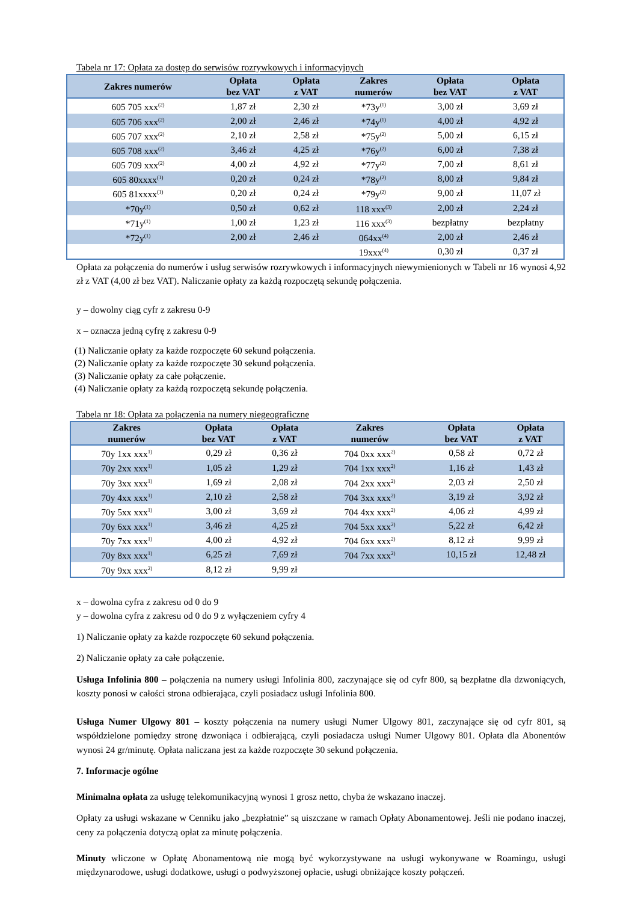Tabela nr 17: Opłata za dostęp do serwisów rozrywkowych i informacyjnych
| Zakres numerów | Opłata bez VAT | Opłata z VAT | Zakres numerów | Opłata bez VAT | Opłata z VAT |
| --- | --- | --- | --- | --- | --- |
| 605 705 xxx<sup>(2)</sup> | 1,87 zł | 2,30 zł | *73y<sup>(1)</sup> | 3,00 zł | 3,69 zł |
| 605 706 xxx<sup>(2)</sup> | 2,00 zł | 2,46 zł | *74y<sup>(1)</sup> | 4,00 zł | 4,92 zł |
| 605 707 xxx<sup>(2)</sup> | 2,10 zł | 2,58 zł | *75y<sup>(2)</sup> | 5,00 zł | 6,15 zł |
| 605 708 xxx<sup>(2)</sup> | 3,46 zł | 4,25 zł | *76y<sup>(2)</sup> | 6,00 zł | 7,38 zł |
| 605 709 xxx<sup>(2)</sup> | 4,00 zł | 4,92 zł | *77y<sup>(2)</sup> | 7,00 zł | 8,61 zł |
| 605 80xxxx<sup>(1)</sup> | 0,20 zł | 0,24 zł | *78y<sup>(2)</sup> | 8,00 zł | 9,84 zł |
| 605 81xxxx<sup>(1)</sup> | 0,20 zł | 0,24 zł | *79y<sup>(2)</sup> | 9,00 zł | 11,07 zł |
| *70y<sup>(1)</sup> | 0,50 zł | 0,62 zł | 118 xxx<sup>(3)</sup> | 2,00 zł | 2,24 zł |
| *71y<sup>(1)</sup> | 1,00 zł | 1,23 zł | 116 xxx<sup>(3)</sup> | bezpłatny | bezpłatny |
| *72y<sup>(1)</sup> | 2,00 zł | 2,46 zł | 064xx<sup>(4)</sup> | 2,00 zł | 2,46 zł |
| | | | 19xxx<sup>(4)</sup> | 0,30 zł | 0,37 zł |
Opłata za połączenia do numerów i usług serwisów rozrywkowych i informacyjnych niewymienionych w Tabeli nr 16 wynosi 4,92 zł z VAT (4,00 zł bez VAT). Naliczanie opłaty za każdą rozpoczętą sekundę połączenia.
y – dowolny ciąg cyfr z zakresu 0-9
x – oznacza jedną cyfrę z zakresu 0-9
(1) Naliczanie opłaty za każde rozpoczęte 60 sekund połączenia.
(2) Naliczanie opłaty za każde rozpoczęte 30 sekund połączenia.
(3) Naliczanie opłaty za całe połączenie.
(4) Naliczanie opłaty za każdą rozpoczętą sekundę połączenia.
Tabela nr 18: Opłata za połączenia na numery niegeograficzne
| Zakres numerów | Opłata bez VAT | Opłata z VAT | Zakres numerów | Opłata bez VAT | Opłata z VAT |
| --- | --- | --- | --- | --- | --- |
| 70y 1xx xxx<sup>1)</sup> | 0,29 zł | 0,36 zł | 704 0xx xxx<sup>2)</sup> | 0,58 zł | 0,72 zł |
| 70y 2xx xxx<sup>1)</sup> | 1,05 zł | 1,29 zł | 704 1xx xxx<sup>2)</sup> | 1,16 zł | 1,43 zł |
| 70y 3xx xxx<sup>1)</sup> | 1,69 zł | 2,08 zł | 704 2xx xxx<sup>2)</sup> | 2,03 zł | 2,50 zł |
| 70y 4xx xxx<sup>1)</sup> | 2,10 zł | 2,58 zł | 704 3xx xxx<sup>2)</sup> | 3,19 zł | 3,92 zł |
| 70y 5xx xxx<sup>1)</sup> | 3,00 zł | 3,69 zł | 704 4xx xxx<sup>2)</sup> | 4,06 zł | 4,99 zł |
| 70y 6xx xxx<sup>1)</sup> | 3,46 zł | 4,25 zł | 704 5xx xxx<sup>2)</sup> | 5,22 zł | 6,42 zł |
| 70y 7xx xxx<sup>1)</sup> | 4,00 zł | 4,92 zł | 704 6xx xxx<sup>2)</sup> | 8,12 zł | 9,99 zł |
| 70y 8xx xxx<sup>1)</sup> | 6,25 zł | 7,69 zł | 704 7xx xxx<sup>2)</sup> | 10,15 zł | 12,48 zł |
| 70y 9xx xxx<sup>2)</sup> | 8,12 zł | 9,99 zł | | | |
x – dowolna cyfra z zakresu od 0 do 9
y – dowolna cyfra z zakresu od 0 do 9 z wyłączeniem cyfry 4
1) Naliczanie opłaty za każde rozpoczęte 60 sekund połączenia.
2) Naliczanie opłaty za całe połączenie.
Usługa Infolinia 800 – połączenia na numery usługi Infolinia 800, zaczynające się od cyfr 800, są bezpłatne dla dzwoniących, koszty ponosi w całości strona odbierająca, czyli posiadacz usługi Infolinia 800.
Usługa Numer Ulgowy 801 – koszty połączenia na numery usługi Numer Ulgowy 801, zaczynające się od cyfr 801, są współdzielone pomiędzy stronę dzwoniąca i odbierającą, czyli posiadacza usługi Numer Ulgowy 801. Opłata dla Abonentów wynosi 24 gr/minutę. Opłata naliczana jest za każde rozpoczęte 30 sekund połączenia.
7. Informacje ogólne
Minimalna opłata za usługę telekomunikacyjną wynosi 1 grosz netto, chyba że wskazano inaczej.
Opłaty za usługi wskazane w Cenniku jako „bezpłatnie” są uiszczane w ramach Opłaty Abonamentowej. Jeśli nie podano inaczej, ceny za połączenia dotyczą opłat za minutę połączenia.
Minuty wliczone w Opłatę Abonamentową nie mogą być wykorzystywane na usługi wykonywane w Roamingu, usługi międzynarodowe, usługi dodatkowe, usługi o podwyższonej opłacie, usługi obniżające koszty połączeń.